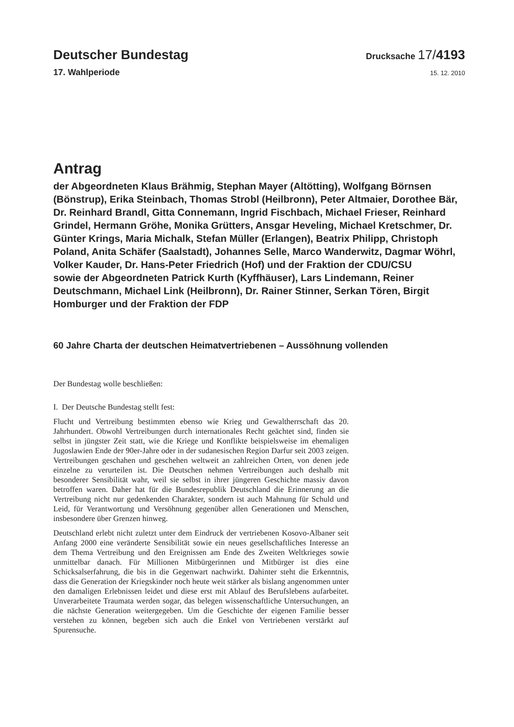Deutscher Bundestag
Drucksache 17/4193
17. Wahlperiode
15. 12. 2010
Antrag
der Abgeordneten Klaus Brähmig, Stephan Mayer (Altötting), Wolfgang Börnsen (Bönstrup), Erika Steinbach, Thomas Strobl (Heilbronn), Peter Altmaier, Dorothee Bär, Dr. Reinhard Brandl, Gitta Connemann, Ingrid Fischbach, Michael Frieser, Reinhard Grindel, Hermann Gröhe, Monika Grütters, Ansgar Heveling, Michael Kretschmer, Dr. Günter Krings, Maria Michalk, Stefan Müller (Erlangen), Beatrix Philipp, Christoph Poland, Anita Schäfer (Saalstadt), Johannes Selle, Marco Wanderwitz, Dagmar Wöhrl, Volker Kauder, Dr. Hans-Peter Friedrich (Hof) und der Fraktion der CDU/CSU
sowie der Abgeordneten Patrick Kurth (Kyffhäuser), Lars Lindemann, Reiner Deutschmann, Michael Link (Heilbronn), Dr. Rainer Stinner, Serkan Tören, Birgit Homburger und der Fraktion der FDP
60 Jahre Charta der deutschen Heimatvertriebenen – Aussöhnung vollenden
Der Bundestag wolle beschließen:
I. Der Deutsche Bundestag stellt fest:
Flucht und Vertreibung bestimmten ebenso wie Krieg und Gewaltherrschaft das 20. Jahrhundert. Obwohl Vertreibungen durch internationales Recht geächtet sind, finden sie selbst in jüngster Zeit statt, wie die Kriege und Konflikte beispielsweise im ehemaligen Jugoslawien Ende der 90er-Jahre oder in der sudanesischen Region Darfur seit 2003 zeigen. Vertreibungen geschahen und geschehen weltweit an zahlreichen Orten, von denen jede einzelne zu verurteilen ist. Die Deutschen nehmen Vertreibungen auch deshalb mit besonderer Sensibilität wahr, weil sie selbst in ihrer jüngeren Geschichte massiv davon betroffen waren. Daher hat für die Bundesrepublik Deutschland die Erinnerung an die Vertreibung nicht nur gedenkenden Charakter, sondern ist auch Mahnung für Schuld und Leid, für Verantwortung und Versöhnung gegenüber allen Generationen und Menschen, insbesondere über Grenzen hinweg.
Deutschland erlebt nicht zuletzt unter dem Eindruck der vertriebenen Kosovo-Albaner seit Anfang 2000 eine veränderte Sensibilität sowie ein neues gesellschaftliches Interesse an dem Thema Vertreibung und den Ereignissen am Ende des Zweiten Weltkrieges sowie unmittelbar danach. Für Millionen Mitbürgerinnen und Mitbürger ist dies eine Schicksalserfahrung, die bis in die Gegenwart nachwirkt. Dahinter steht die Erkenntnis, dass die Generation der Kriegskinder noch heute weit stärker als bislang angenommen unter den damaligen Erlebnissen leidet und diese erst mit Ablauf des Berufslebens aufarbeitet. Unverarbeitete Traumata werden sogar, das belegen wissenschaftliche Untersuchungen, an die nächste Generation weitergegeben. Um die Geschichte der eigenen Familie besser verstehen zu können, begeben sich auch die Enkel von Vertriebenen verstärkt auf Spurensuche.